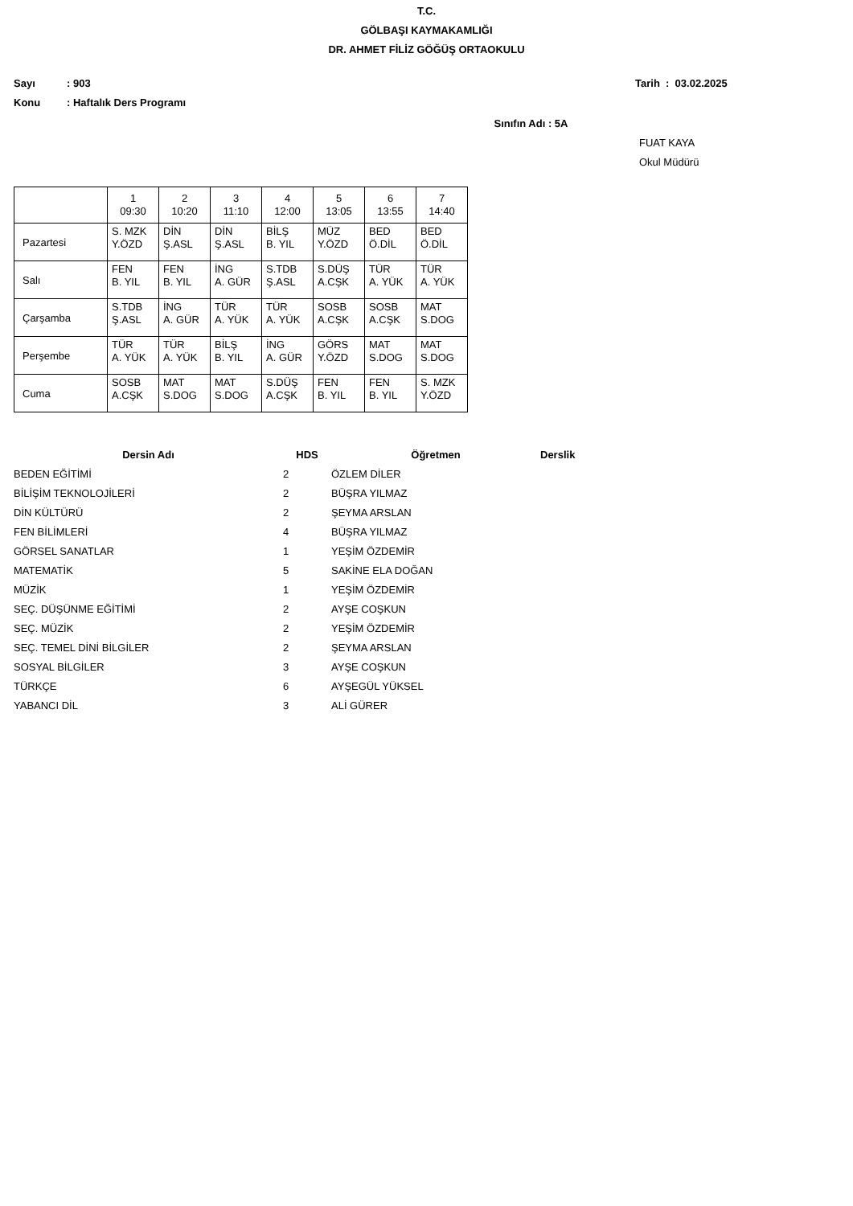T.C.
GÖLBAŞI KAYMAKAMLIĞI
DR. AHMET FİLİZ GÖĞÜŞ ORTAOKULU
Sayı: 903 Tarih : 03.02.2025
Konu: Haftalık Ders Programı
Sınıfın Adı : 5A
FUAT KAYA
Okul Müdürü
| | 1 09:30 | 2 10:20 | 3 11:10 | 4 12:00 | 5 13:05 | 6 13:55 | 7 14:40 |
| Pazartesi | S. MZK Y.ÖZD | DİN Ş.ASL | DİN Ş.ASL | BİLŞ B. YIL | MÜZ Y.ÖZD | BED Ö.DİL | BED Ö.DİL |
| Salı | FEN B. YIL | FEN B. YIL | İNG A. GÜR | S.TDB Ş.ASL | S.DÜŞ A.CŞK | TÜR A. YÜK | TÜR A. YÜK |
| Çarşamba | S.TDB Ş.ASL | İNG A. GÜR | TÜR A. YÜK | TÜR A. YÜK | SOSB A.CŞK | SOSB A.CŞK | MAT S.DOG |
| Perşembe | TÜR A. YÜK | TÜR A. YÜK | BİLŞ B. YIL | İNG A. GÜR | GÖRS Y.ÖZD | MAT S.DOG | MAT S.DOG |
| Cuma | SOSB A.CŞK | MAT S.DOG | MAT S.DOG | S.DÜŞ A.CŞK | FEN B. YIL | FEN B. YIL | S. MZK Y.ÖZD |
| Dersin Adı | HDS | Öğretmen | Derslik |
| --- | --- | --- | --- |
| BEDEN EĞİTİMİ | 2 | ÖZLEM DİLER | |
| BİLİŞİM TEKNOLOJİLERİ | 2 | BÜŞRA YILMAZ | |
| DİN KÜLTÜRÜ | 2 | ŞEYMA ARSLAN | |
| FEN BİLİMLERİ | 4 | BÜŞRA YILMAZ | |
| GÖRSEL SANATLAR | 1 | YEŞİM ÖZDEMİR | |
| MATEMATİK | 5 | SAKİNE ELA DOĞAN | |
| MÜZİK | 1 | YEŞİM ÖZDEMİR | |
| SEÇ. DÜŞÜNME EĞİTİMİ | 2 | AYŞE COŞKUN | |
| SEÇ. MÜZİK | 2 | YEŞİM ÖZDEMİR | |
| SEÇ. TEMEL DİNİ BİLGİLER | 2 | ŞEYMA ARSLAN | |
| SOSYAL BİLGİLER | 3 | AYŞE COŞKUN | |
| TÜRKÇE | 6 | AYŞEGÜL YÜKSEL | |
| YABANCI DİL | 3 | ALİ GÜRER | |